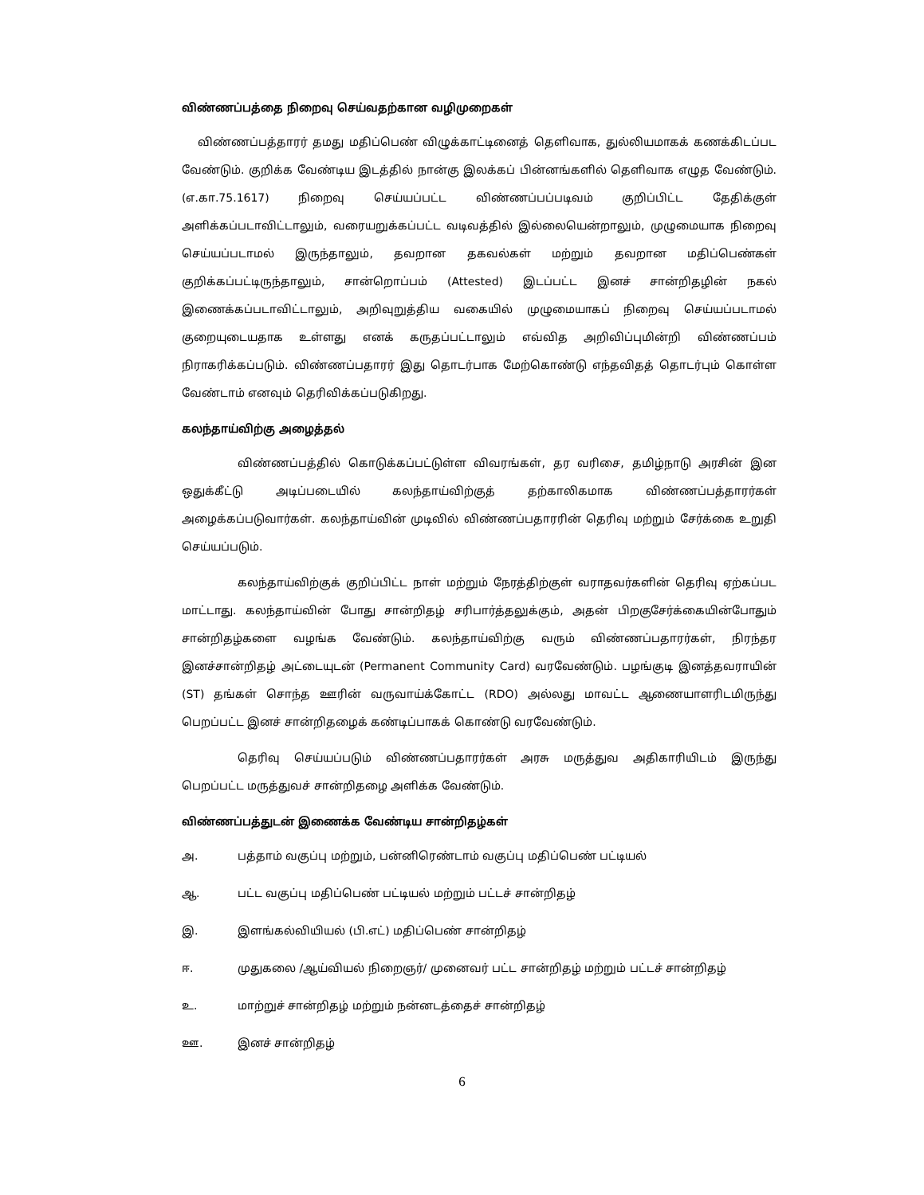விண்ணப்பத்தை நிறைவு செய்வதற்கான வழிமுறைகள்
விண்ணப்பத்தாரர் தமது மதிப்பெண் விழுக்காட்டினைத் தெளிவாக, துல்லியமாகக் கணக்கிடப்பட வேண்டும். குறிக்க வேண்டிய இடத்தில் நான்கு இலக்கப் பின்னங்களில் தெளிவாக எழுத வேண்டும். (எ.கா.75.1617) நிறைவு செய்யப்பட்ட விண்ணப்பப்படிவம் குறிப்பிட்ட தேதிக்குள் அளிக்கப்படாவிட்டாலும், வரையறுக்கப்பட்ட வடிவத்தில் இல்லையென்றாலும், முழுமையாக நிறைவு செய்யப்படாமல் இருந்தாலும், தவறான தகவல்கள் மற்றும் தவறான மதிப்பெண்கள் குறிக்கப்பட்டிருந்தாலும், சான்றொப்பம் (Attested) இடப்பட்ட இனச் சான்றிதழின் நகல் இணைக்கப்படாவிட்டாலும், அறிவுறுத்திய வகையில் முழுமையாகப் நிறைவு செய்யப்படாமல் குறையுடையதாக உள்ளது எனக் கருதப்பட்டாலும் எவ்வித அறிவிப்புமின்றி விண்ணப்பம் நிராகரிக்கப்படும். விண்ணப்பதாரர் இது தொடர்பாக மேற்கொண்டு எந்தவிதத் தொடர்பும் கொள்ள வேண்டாம் எனவும் தெரிவிக்கப்படுகிறது.
கலந்தாய்விற்கு அழைத்தல்
விண்ணப்பத்தில் கொடுக்கப்பட்டுள்ள விவரங்கள், தர வரிசை, தமிழ்நாடு அரசின் இன ஒதுக்கீட்டு அடிப்படையில் கலந்தாய்விற்குத் தற்காலிகமாக விண்ணப்பத்தாரர்கள் அழைக்கப்படுவார்கள். கலந்தாய்வின் முடிவில் விண்ணப்பதாரரின் தெரிவு மற்றும் சேர்க்கை உறுதி செய்யப்படும்.
கலந்தாய்விற்குக் குறிப்பிட்ட நாள் மற்றும் நேரத்திற்குள் வராதவர்களின் தெரிவு ஏற்கப்பட மாட்டாது. கலந்தாய்வின் போது சான்றிதழ் சரிபார்த்தலுக்கும், அதன் பிறகுசேர்க்கையின்போதும் சான்றிதழ்களை வழங்க வேண்டும். கலந்தாய்விற்கு வரும் விண்ணப்பதாரர்கள், நிரந்தர இனச்சான்றிதழ் அட்டையுடன் (Permanent Community Card) வரவேண்டும். பழங்குடி இனத்தவராயின் (ST) தங்கள் சொந்த ஊரின் வருவாய்க்கோட்ட (RDO) அல்லது மாவட்ட ஆணையாளரிடமிருந்து பெறப்பட்ட இனச் சான்றிதழைக் கண்டிப்பாகக் கொண்டு வரவேண்டும்.
தெரிவு செய்யப்படும் விண்ணப்பதாரர்கள் அரசு மருத்துவ அதிகாரியிடம் இருந்து பெறப்பட்ட மருத்துவச் சான்றிதழை அளிக்க வேண்டும்.
விண்ணப்பத்துடன் இணைக்க வேண்டிய சான்றிதழ்கள்
அ. பத்தாம் வகுப்பு மற்றும், பன்னிரெண்டாம் வகுப்பு மதிப்பெண் பட்டியல்
ஆ. பட்ட வகுப்பு மதிப்பெண் பட்டியல் மற்றும் பட்டச் சான்றிதழ்
இ. இளங்கல்வியியல் (பி.எட்) மதிப்பெண் சான்றிதழ்
ஈ. முதுகலை /ஆய்வியல் நிறைஞர்/ முனைவர் பட்ட சான்றிதழ் மற்றும் பட்டச் சான்றிதழ்
உ. மாற்றுச் சான்றிதழ் மற்றும் நன்னடத்தைச் சான்றிதழ்
ஊ. இனச் சான்றிதழ்
6